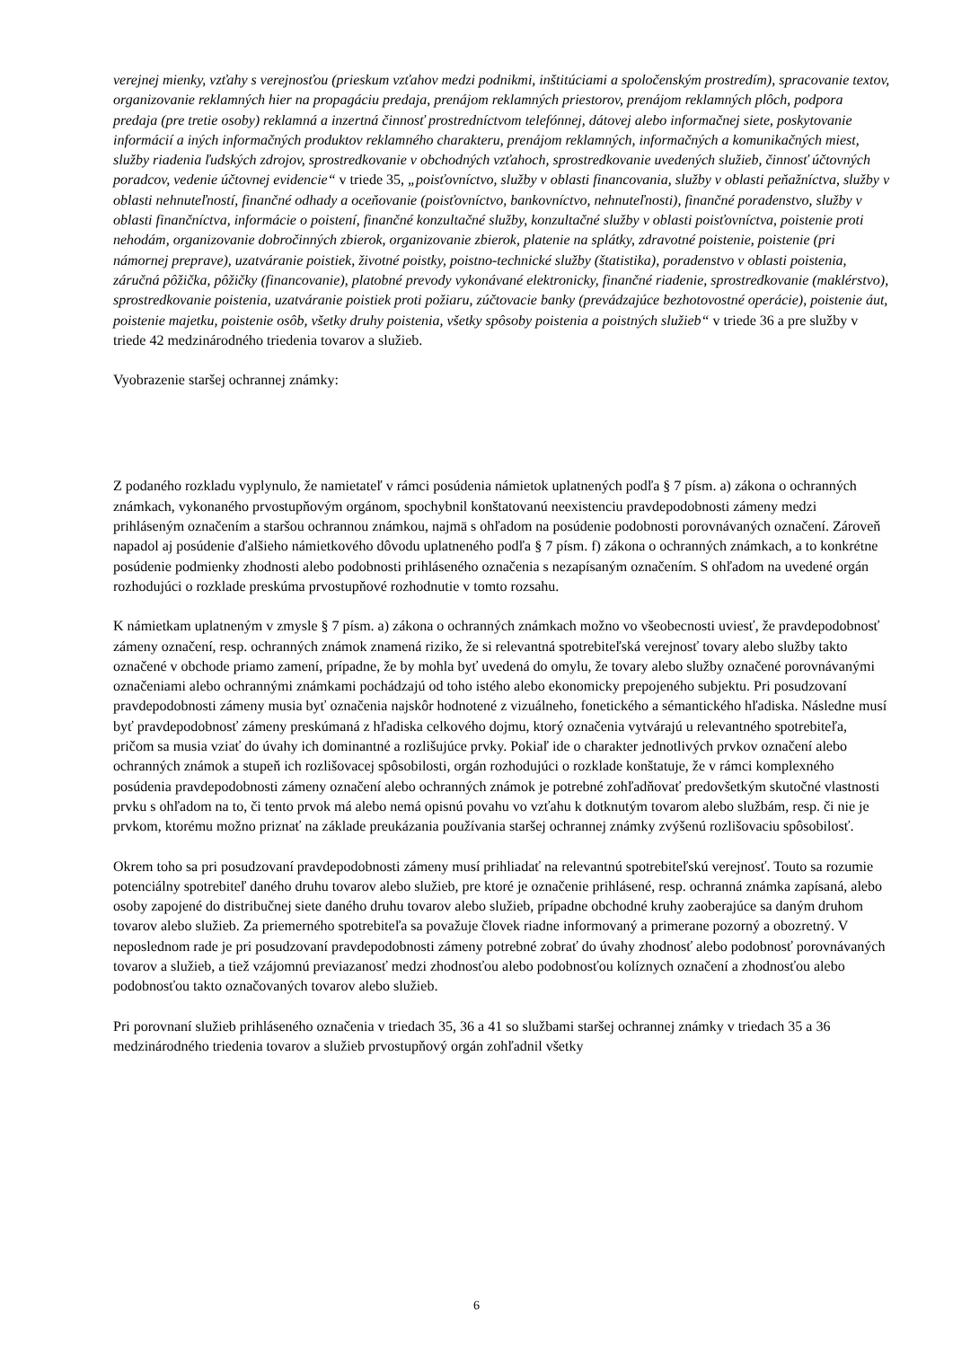verejnej mienky, vzťahy s verejnosťou (prieskum vzťahov medzi podnikmi, inštitúciami a spoločenským prostredím), spracovanie textov, organizovanie reklamných hier na propagáciu predaja, prenájom reklamných priestorov, prenájom reklamných plôch, podpora predaja (pre tretie osoby) reklamná a inzertná činnosť prostredníctvom telefónnej, dátovej alebo informačnej siete, poskytovanie informácií a iných informačných produktov reklamného charakteru, prenájom reklamných, informačných a komunikačných miest, služby riadenia ľudských zdrojov, sprostredkovanie v obchodných vzťahoch, sprostredkovanie uvedených služieb, činnosť účtovných poradcov, vedenie účtovnej evidencie“ v triede 35, „poisťovníctvo, služby v oblasti financovania, služby v oblasti peňažníctva, služby v oblasti nehnuteľností, finančné odhady a oceňovanie (poisťovníctvo, bankovníctvo, nehnuteľnosti), finančné poradenstvo, služby v oblasti finančníctva, informácie o poistení, finančné konzultačné služby, konzultačné služby v oblasti poisťovníctva, poistenie proti nehodám, organizovanie dobročinných zbierok, organizovanie zbierok, platenie na splátky, zdravotné poistenie, poistenie (pri námornej preprave), uzatváranie poistiek, životné poistky, poistno-technické služby (štatistika), poradenstvo v oblasti poistenia, záručná pôžička, pôžičky (financovanie), platobné prevody vykonávané elektronicky, finančné riadenie, sprostredkovanie (maklérstvo), sprostredkovanie poistenia, uzatváranie poistiek proti požiaru, zúčtovacie banky (prevádzajúce bezhotovostné operácie), poistenie áut, poistenie majetku, poistenie osôb, všetky druhy poistenia, všetky spôsoby poistenia a poistných služieb“ v triede 36 a pre služby v triede 42 medzinárodného triedenia tovarov a služieb.
Vyobrazenie staršej ochrannej známky:
Z podaného rozkladu vyplynulo, že namietateľ v rámci posúdenia námietok uplatnených podľa § 7 písm. a) zákona o ochranných známkach, vykonaného prvostupňovým orgánom, spochybnil konštatovanú neexistenciu pravdepodobnosti zámeny medzi prihláseným označením a staršou ochrannou známkou, najmä s ohľadom na posúdenie podobnosti porovnávaných označení. Zároveň napadol aj posúdenie ďalšieho námietkového dôvodu uplatneného podľa § 7 písm. f) zákona o ochranných známkach, a to konkrétne posúdenie podmienky zhodnosti alebo podobnosti prihláseného označenia s nezapísaným označením. S ohľadom na uvedené orgán rozhodujúci o rozklade preskúma prvostupňové rozhodnutie v tomto rozsahu.
K námietkam uplatneným v zmysle § 7 písm. a) zákona o ochranných známkach možno vo všeobecnosti uviesť, že pravdepodobnosť zámeny označení, resp. ochranných známok znamená riziko, že si relevantná spotrebiteľská verejnosť tovary alebo služby takto označené v obchode priamo zamení, prípadne, že by mohla byť uvedená do omylu, že tovary alebo služby označené porovnávanými označeniami alebo ochrannými známkami pochádzajú od toho istého alebo ekonomicky prepojeného subjektu. Pri posudzovaní pravdepodobnosti zámeny musia byť označenia najskôr hodnotené z vizuálneho, fonetického a sémantického hľadiska. Následne musí byť pravdepodobnosť zámeny preskúmaná z hľadiska celkového dojmu, ktorý označenia vytvárajú u relevantného spotrebiteľa, pričom sa musia vziať do úvahy ich dominantné a rozlišujúce prvky. Pokiaľ ide o charakter jednotlivých prvkov označení alebo ochranných známok a stupeň ich rozlišovacej spôsobilosti, orgán rozhodujúci o rozklade konštatuje, že v rámci komplexného posúdenia pravdepodobnosti zámeny označení alebo ochranných známok je potrebné zohľadňovať predovšetkým skutočné vlastnosti prvku s ohľadom na to, či tento prvok má alebo nemá opisnú povahu vo vzťahu k dotknutým tovarom alebo službám, resp. či nie je prvkom, ktorému možno priznať na základe preukázania používania staršej ochrannej známky zvýšenú rozlišovaciu spôsobilosť.
Okrem toho sa pri posudzovaní pravdepodobnosti zámeny musí prihliadať na relevantnú spotrebiteľskú verejnosť. Touto sa rozumie potenciálny spotrebiteľ daného druhu tovarov alebo služieb, pre ktoré je označenie prihlásené, resp. ochranná známka zapísaná, alebo osoby zapojené do distribučnej siete daného druhu tovarov alebo služieb, prípadne obchodné kruhy zaoberajúce sa daným druhom tovarov alebo služieb. Za priemerného spotrebiteľa sa považuje človek riadne informovaný a primerane pozorný a obozretný. V neposlednom rade je pri posudzovaní pravdepodobnosti zámeny potrebné zobrať do úvahy zhodnosť alebo podobnosť porovnávaných tovarov a služieb, a tiež vzájomnú previazanosť medzi zhodnosťou alebo podobnosťou kolíznych označení a zhodnosťou alebo podobnosťou takto označovaných tovarov alebo služieb.
Pri porovnaní služieb prihláseného označenia v triedach 35, 36 a 41 so službami staršej ochrannej známky v triedach 35 a 36 medzinárodného triedenia tovarov a služieb prvostupňový orgán zohľadnil všetky
6